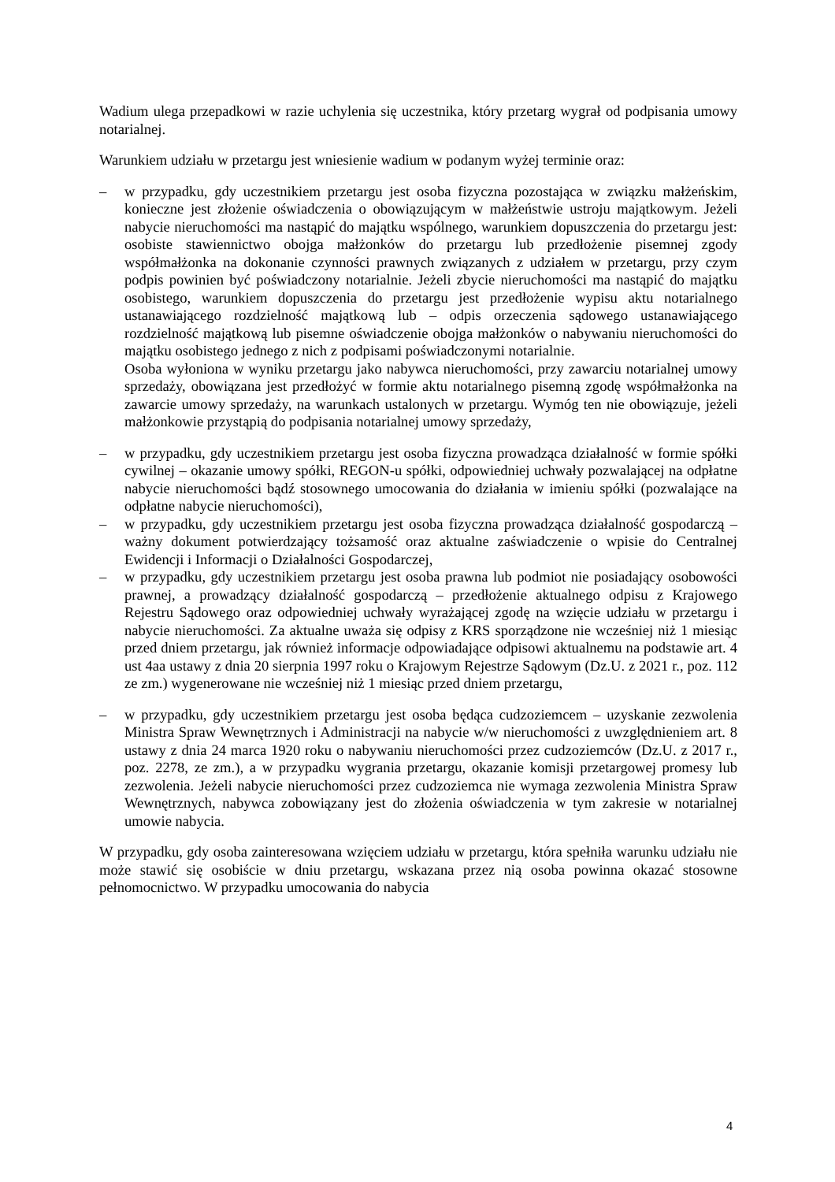Wadium ulega przepadkowi w razie uchylenia się uczestnika, który przetarg wygrał od podpisania umowy notarialnej.
Warunkiem udziału w przetargu jest wniesienie wadium w podanym wyżej terminie oraz:
– w przypadku, gdy uczestnikiem przetargu jest osoba fizyczna pozostająca w związku małżeńskim, konieczne jest złożenie oświadczenia o obowiązującym w małżeństwie ustroju majątkowym. Jeżeli nabycie nieruchomości ma nastąpić do majątku wspólnego, warunkiem dopuszczenia do przetargu jest: osobiste stawiennictwo obojga małżonków do przetargu lub przedłożenie pisemnej zgody współmałżonka na dokonanie czynności prawnych związanych z udziałem w przetargu, przy czym podpis powinien być poświadczony notarialnie. Jeżeli zbycie nieruchomości ma nastąpić do majątku osobistego, warunkiem dopuszczenia do przetargu jest przedłożenie wypisu aktu notarialnego ustanawiającego rozdzielność majątkową lub – odpis orzeczenia sądowego ustanawiającego rozdzielność majątkową lub pisemne oświadczenie obojga małżonków o nabywaniu nieruchomości do majątku osobistego jednego z nich z podpisami poświadczonymi notarialnie.
Osoba wyłoniona w wyniku przetargu jako nabywca nieruchomości, przy zawarciu notarialnej umowy sprzedaży, obowiązana jest przedłożyć w formie aktu notarialnego pisemną zgodę współmałżonka na zawarcie umowy sprzedaży, na warunkach ustalonych w przetargu. Wymóg ten nie obowiązuje, jeżeli małżonkowie przystąpią do podpisania notarialnej umowy sprzedaży,
– w przypadku, gdy uczestnikiem przetargu jest osoba fizyczna prowadząca działalność w formie spółki cywilnej – okazanie umowy spółki, REGON-u spółki, odpowiedniej uchwały pozwalającej na odpłatne nabycie nieruchomości bądź stosownego umocowania do działania w imieniu spółki (pozwalające na odpłatne nabycie nieruchomości),
– w przypadku, gdy uczestnikiem przetargu jest osoba fizyczna prowadząca działalność gospodarczą – ważny dokument potwierdzający tożsamość oraz aktualne zaświadczenie o wpisie do Centralnej Ewidencji i Informacji o Działalności Gospodarczej,
– w przypadku, gdy uczestnikiem przetargu jest osoba prawna lub podmiot nie posiadający osobowości prawnej, a prowadzący działalność gospodarczą – przedłożenie aktualnego odpisu z Krajowego Rejestru Sądowego oraz odpowiedniej uchwały wyrażającej zgodę na wzięcie udziału w przetargu i nabycie nieruchomości. Za aktualne uważa się odpisy z KRS sporządzone nie wcześniej niż 1 miesiąc przed dniem przetargu, jak również informacje odpowiadające odpisowi aktualnemu na podstawie art. 4 ust 4aa ustawy z dnia 20 sierpnia 1997 roku o Krajowym Rejestrze Sądowym (Dz.U. z 2021 r., poz. 112 ze zm.) wygenerowane nie wcześniej niż 1 miesiąc przed dniem przetargu,
– w przypadku, gdy uczestnikiem przetargu jest osoba będąca cudzoziemcem – uzyskanie zezwolenia Ministra Spraw Wewnętrznych i Administracji na nabycie w/w nieruchomości z uwzględnieniem art. 8 ustawy z dnia 24 marca 1920 roku o nabywaniu nieruchomości przez cudzoziemców (Dz.U. z 2017 r., poz. 2278, ze zm.), a w przypadku wygrania przetargu, okazanie komisji przetargowej promesy lub zezwolenia. Jeżeli nabycie nieruchomości przez cudzoziemca nie wymaga zezwolenia Ministra Spraw Wewnętrznych, nabywca zobowiązany jest do złożenia oświadczenia w tym zakresie w notarialnej umowie nabycia.
W przypadku, gdy osoba zainteresowana wzięciem udziału w przetargu, która spełniła warunku udziału nie może stawić się osobiście w dniu przetargu, wskazana przez nią osoba powinna okazać stosowne pełnomocnictwo. W przypadku umocowania do nabycia
4